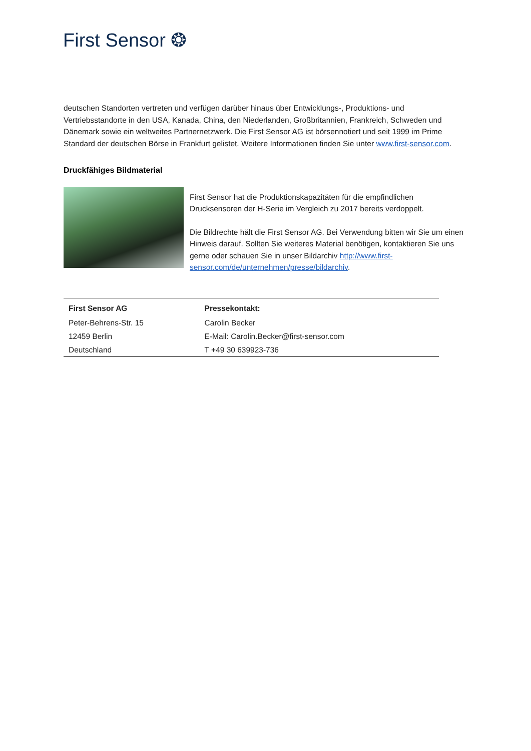First Sensor ❂
deutschen Standorten vertreten und verfügen darüber hinaus über Entwicklungs-, Produktions- und Vertriebsstandorte in den USA, Kanada, China, den Niederlanden, Großbritannien, Frankreich, Schweden und Dänemark sowie ein weltweites Partnernetzwerk. Die First Sensor AG ist börsennotiert und seit 1999 im Prime Standard der deutschen Börse in Frankfurt gelistet. Weitere Informationen finden Sie unter www.first-sensor.com.
Druckfähiges Bildmaterial
First Sensor hat die Produktionskapazitäten für die empfindlichen Drucksensoren der H-Serie im Vergleich zu 2017 bereits verdoppelt.
Die Bildrechte hält die First Sensor AG. Bei Verwendung bitten wir Sie um einen Hinweis darauf. Sollten Sie weiteres Material benötigen, kontaktieren Sie uns gerne oder schauen Sie in unser Bildarchiv http://www.first-sensor.com/de/unternehmen/presse/bildarchiv.
| First Sensor AG | Pressekontakt: |
| --- | --- |
| Peter-Behrens-Str. 15 | Carolin Becker |
| 12459 Berlin | E-Mail: Carolin.Becker@first-sensor.com |
| Deutschland | T +49 30 639923-736 |